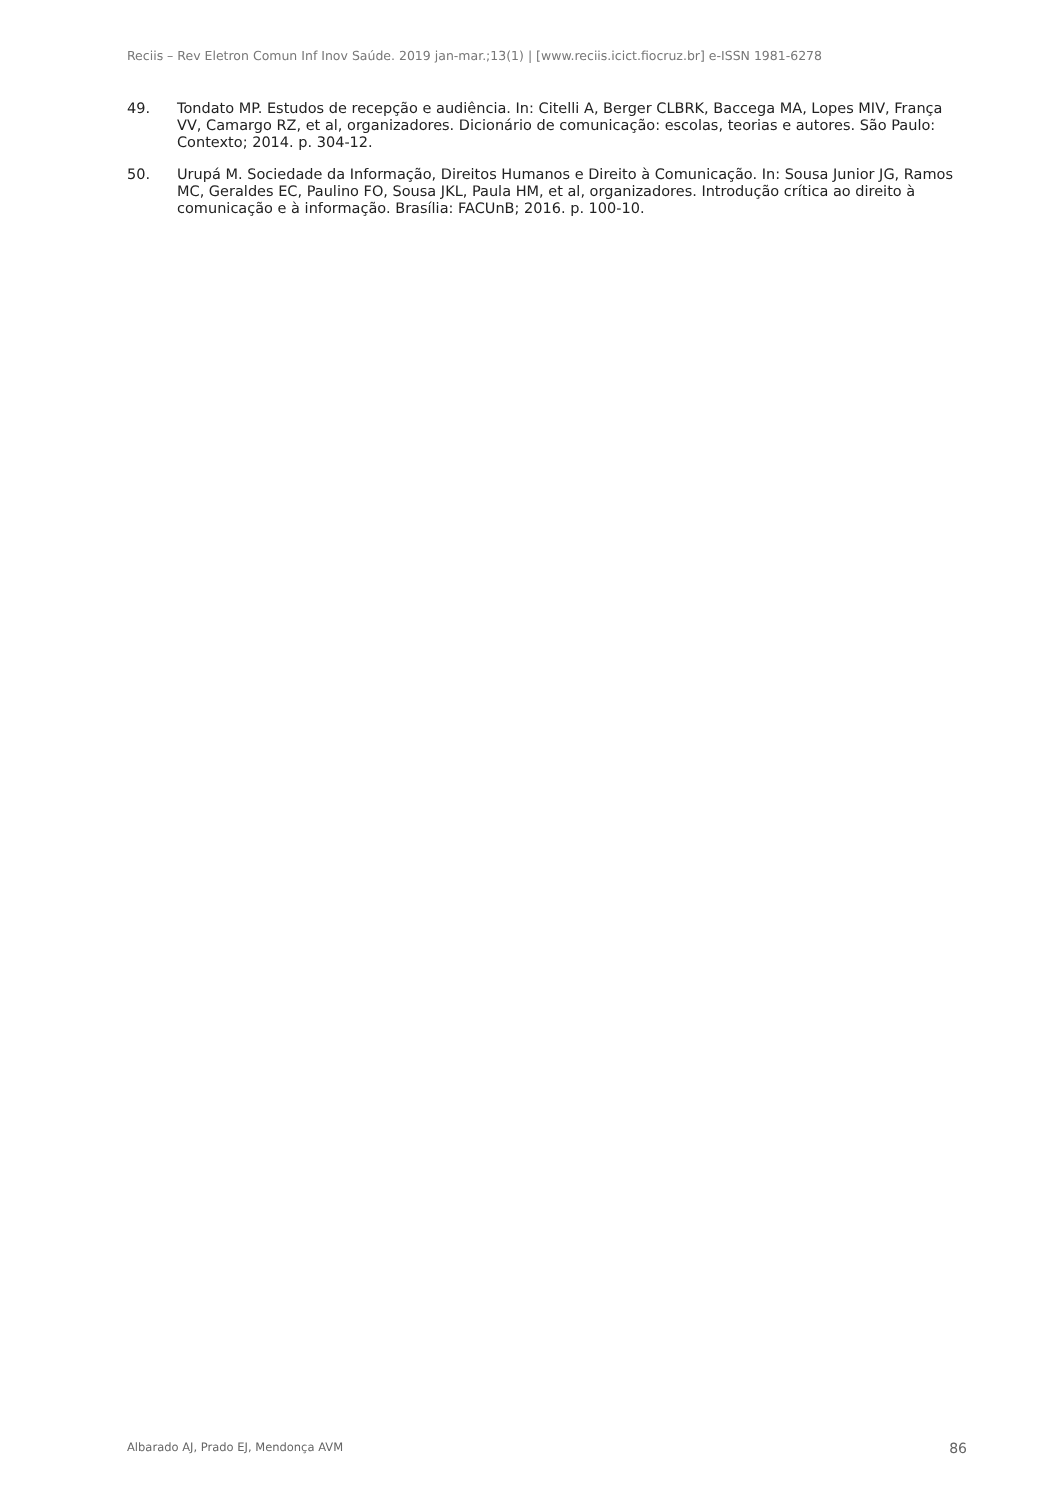Reciis – Rev Eletron Comun Inf Inov Saúde. 2019 jan-mar.;13(1) | [www.reciis.icict.fiocruz.br] e-ISSN 1981-6278
49. Tondato MP. Estudos de recepção e audiência. In: Citelli A, Berger CLBRK, Baccega MA, Lopes MIV, França VV, Camargo RZ, et al, organizadores. Dicionário de comunicação: escolas, teorias e autores. São Paulo: Contexto; 2014. p. 304-12.
50. Urupá M. Sociedade da Informação, Direitos Humanos e Direito à Comunicação. In: Sousa Junior JG, Ramos MC, Geraldes EC, Paulino FO, Sousa JKL, Paula HM, et al, organizadores. Introdução crítica ao direito à comunicação e à informação. Brasília: FACUnB; 2016. p. 100-10.
Albarado AJ, Prado EJ, Mendonça AVM 86